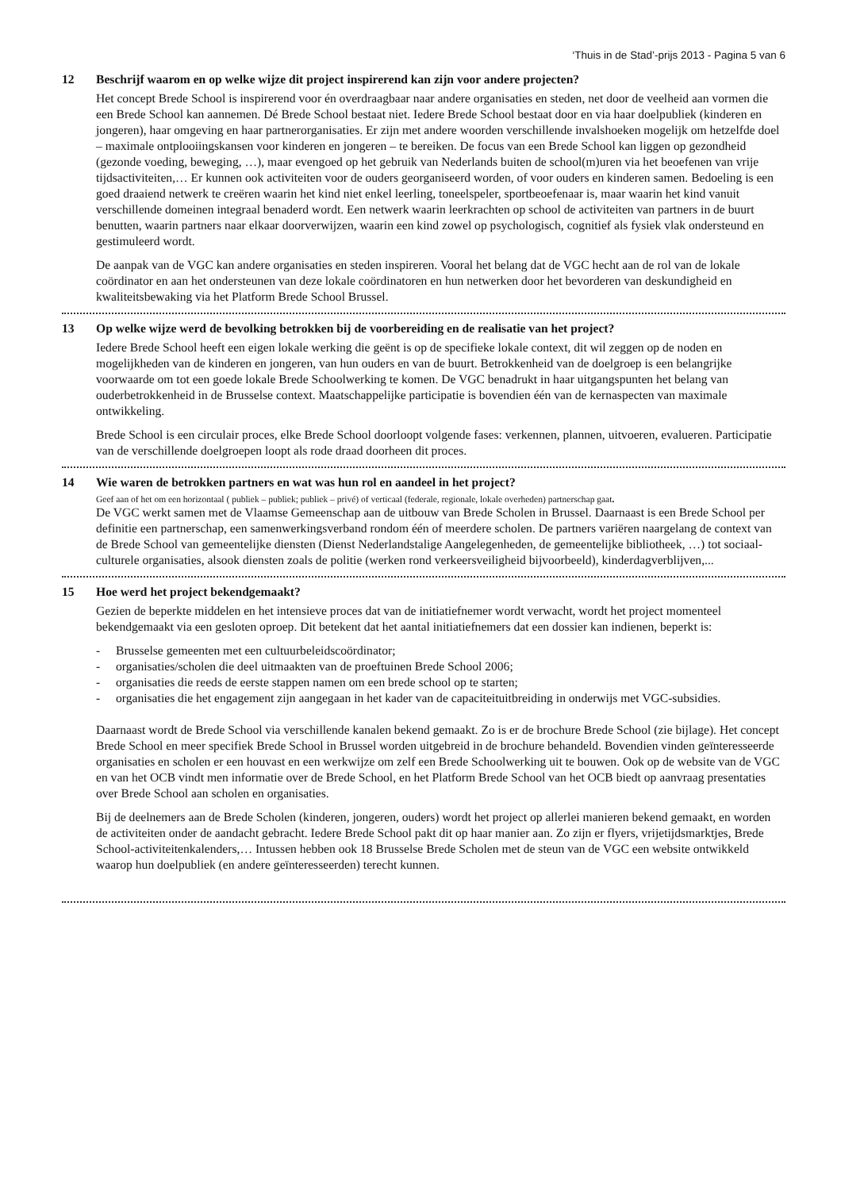‘Thuis in de Stad’-prijs 2013 - Pagina 5 van 6
12 Beschrijf waarom en op welke wijze dit project inspirerend kan zijn voor andere projecten?
Het concept Brede School is inspirerend voor én overdraagbaar naar andere organisaties en steden, net door de veelheid aan vormen die een Brede School kan aannemen. Dé Brede School bestaat niet. Iedere Brede School bestaat door en via haar doelpubliek (kinderen en jongeren), haar omgeving en haar partnerorganisaties. Er zijn met andere woorden verschillende invalshoeken mogelijk om hetzelfde doel – maximale ontplooiingskansen voor kinderen en jongeren – te bereiken. De focus van een Brede School kan liggen op gezondheid (gezonde voeding, beweging, …), maar evengoed op het gebruik van Nederlands buiten de school(m)uren via het beoefenen van vrije tijdsactiviteiten,… Er kunnen ook activiteiten voor de ouders georganiseerd worden, of voor ouders en kinderen samen. Bedoeling is een goed draaiend netwerk te creëren waarin het kind niet enkel leerling, toneelspeler, sportbeoefenaar is, maar waarin het kind vanuit verschillende domeinen integraal benaderd wordt. Een netwerk waarin leerkrachten op school de activiteiten van partners in de buurt benutten, waarin partners naar elkaar doorverwijzen, waarin een kind zowel op psychologisch, cognitief als fysiek vlak ondersteund en gestimuleerd wordt.
De aanpak van de VGC kan andere organisaties en steden inspireren. Vooral het belang dat de VGC hecht aan de rol van de lokale coördinator en aan het ondersteunen van deze lokale coördinatoren en hun netwerken door het bevorderen van deskundigheid en kwaliteitsbewaking via het Platform Brede School Brussel.
13 Op welke wijze werd de bevolking betrokken bij de voorbereiding en de realisatie van het project?
Iedere Brede School heeft een eigen lokale werking die geënt is op de specifieke lokale context, dit wil zeggen op de noden en mogelijkheden van de kinderen en jongeren, van hun ouders en van de buurt. Betrokkenheid van de doelgroep is een belangrijke voorwaarde om tot een goede lokale Brede Schoolwerking te komen. De VGC benadrukt in haar uitgangspunten het belang van ouderbetrokkenheid in de Brusselse context. Maatschappelijke participatie is bovendien één van de kernaspecten van maximale ontwikkeling.
Brede School is een circulair proces, elke Brede School doorloopt volgende fases: verkennen, plannen, uitvoeren, evalueren. Participatie van de verschillende doelgroepen loopt als rode draad doorheen dit proces.
14 Wie waren de betrokken partners en wat was hun rol en aandeel in het project?
Geef aan of het om een horizontaal ( publiek – publiek; publiek – privé) of verticaal (federale, regionale, lokale overheden) partnerschap gaat.
De VGC werkt samen met de Vlaamse Gemeenschap aan de uitbouw van Brede Scholen in Brussel. Daarnaast is een Brede School per definitie een partnerschap, een samenwerkingsverband rondom één of meerdere scholen. De partners variëren naargelang de context van de Brede School van gemeentelijke diensten (Dienst Nederlandstalige Aangelegenheden, de gemeentelijke bibliotheek, …) tot sociaal-culturele organisaties, alsook diensten zoals de politie (werken rond verkeersveiligheid bijvoorbeeld), kinderdagverblijven,...
15 Hoe werd het project bekendgemaakt?
Gezien de beperkte middelen en het intensieve proces dat van de initiatiefnemer wordt verwacht, wordt het project momenteel bekendgemaakt via een gesloten oproep. Dit betekent dat het aantal initiatiefnemers dat een dossier kan indienen, beperkt is:
- Brusselse gemeenten met een cultuurbeleidscoördinator;
- organisaties/scholen die deel uitmaakten van de proeftuinen Brede School 2006;
- organisaties die reeds de eerste stappen namen om een brede school op te starten;
- organisaties die het engagement zijn aangegaan in het kader van de capaciteituitbreiding in onderwijs met VGC-subsidies.
Daarnaast wordt de Brede School via verschillende kanalen bekend gemaakt. Zo is er de brochure Brede School (zie bijlage). Het concept Brede School en meer specifiek Brede School in Brussel worden uitgebreid in de brochure behandeld. Bovendien vinden geïnteresseerde organisaties en scholen er een houvast en een werkwijze om zelf een Brede Schoolwerking uit te bouwen. Ook op de website van de VGC en van het OCB vindt men informatie over de Brede School, en het Platform Brede School van het OCB biedt op aanvraag presentaties over Brede School aan scholen en organisaties.
Bij de deelnemers aan de Brede Scholen (kinderen, jongeren, ouders) wordt het project op allerlei manieren bekend gemaakt, en worden de activiteiten onder de aandacht gebracht. Iedere Brede School pakt dit op haar manier aan. Zo zijn er flyers, vrijetijdsmarktjes, Brede School-activiteitenkalenders,… Intussen hebben ook 18 Brusselse Brede Scholen met de steun van de VGC een website ontwikkeld waarop hun doelpubliek (en andere geïnteresseerden) terecht kunnen.